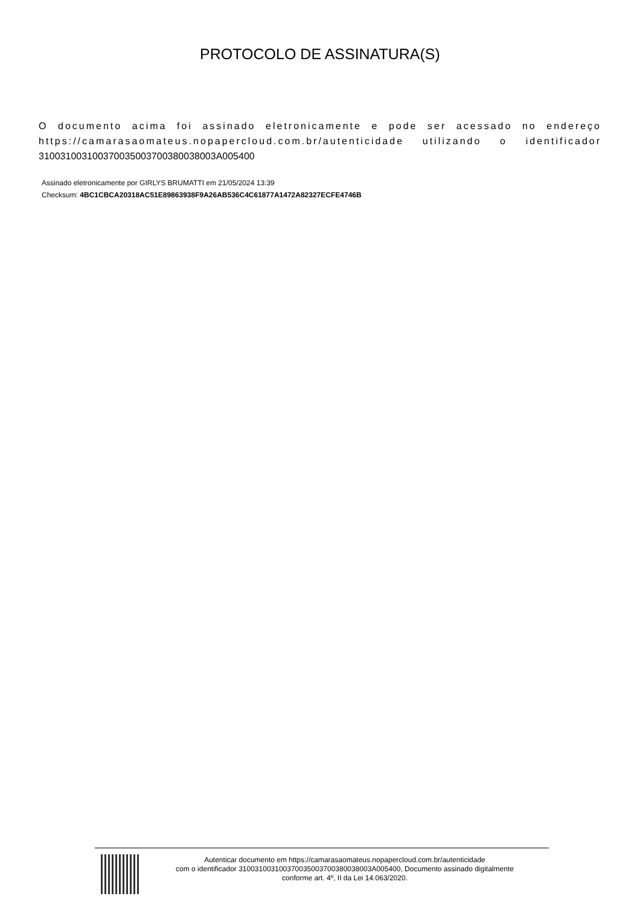PROTOCOLO DE ASSINATURA(S)
O documento acima foi assinado eletronicamente e pode ser acessado no endereço https://camarasaomateus.nopapercloud.com.br/autenticidade utilizando o identificador 310031003100370035003700380038003A005400
Assinado eletronicamente por GIRLYS BRUMATTI em 21/05/2024 13:39
Checksum: 4BC1CBCA20318AC51E89863938F9A26AB536C4C61877A1472A82327ECFE4746B
Autenticar documento em https://camarasaomateus.nopapercloud.com.br/autenticidade
com o identificador 310031003100370035003700380038003A005400, Documento assinado digitalmente
conforme art. 4º, II da Lei 14.063/2020.